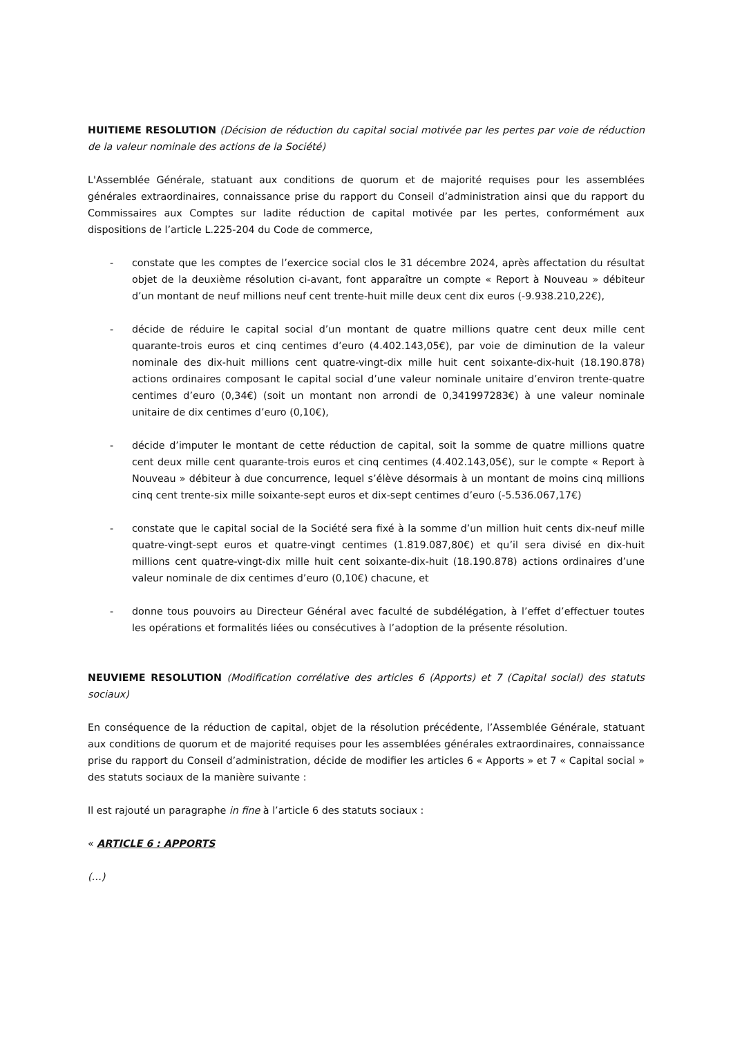HUITIEME RESOLUTION (Décision de réduction du capital social motivée par les pertes par voie de réduction de la valeur nominale des actions de la Société)
L'Assemblée Générale, statuant aux conditions de quorum et de majorité requises pour les assemblées générales extraordinaires, connaissance prise du rapport du Conseil d’administration ainsi que du rapport du Commissaires aux Comptes sur ladite réduction de capital motivée par les pertes, conformément aux dispositions de l’article L.225-204 du Code de commerce,
- constate que les comptes de l’exercice social clos le 31 décembre 2024, après affectation du résultat objet de la deuxième résolution ci-avant, font apparaître un compte « Report à Nouveau » débiteur d’un montant de neuf millions neuf cent trente-huit mille deux cent dix euros (-9.938.210,22€),
- décide de réduire le capital social d’un montant de quatre millions quatre cent deux mille cent quarante-trois euros et cinq centimes d’euro (4.402.143,05€), par voie de diminution de la valeur nominale des dix-huit millions cent quatre-vingt-dix mille huit cent soixante-dix-huit (18.190.878) actions ordinaires composant le capital social d’une valeur nominale unitaire d’environ trente-quatre centimes d’euro (0,34€) (soit un montant non arrondi de 0,341997283€) à une valeur nominale unitaire de dix centimes d’euro (0,10€),
- décide d’imputer le montant de cette réduction de capital, soit la somme de quatre millions quatre cent deux mille cent quarante-trois euros et cinq centimes (4.402.143,05€), sur le compte « Report à Nouveau » débiteur à due concurrence, lequel s’élève désormais à un montant de moins cinq millions cinq cent trente-six mille soixante-sept euros et dix-sept centimes d’euro (-5.536.067,17€)
- constate que le capital social de la Société sera fixé à la somme d’un million huit cents dix-neuf mille quatre-vingt-sept euros et quatre-vingt centimes (1.819.087,80€) et qu’il sera divisé en dix-huit millions cent quatre-vingt-dix mille huit cent soixante-dix-huit (18.190.878) actions ordinaires d’une valeur nominale de dix centimes d’euro (0,10€) chacune, et
- donne tous pouvoirs au Directeur Général avec faculté de subdélégation, à l’effet d’effectuer toutes les opérations et formalités liées ou consécutives à l’adoption de la présente résolution.
NEUVIEME RESOLUTION (Modification corrélative des articles 6 (Apports) et 7 (Capital social) des statuts sociaux)
En conséquence de la réduction de capital, objet de la résolution précédente, l’Assemblée Générale, statuant aux conditions de quorum et de majorité requises pour les assemblées générales extraordinaires, connaissance prise du rapport du Conseil d’administration, décide de modifier les articles 6 « Apports » et 7 « Capital social » des statuts sociaux de la manière suivante :
Il est rajouté un paragraphe in fine à l’article 6 des statuts sociaux :
« ARTICLE 6 : APPORTS
(…)